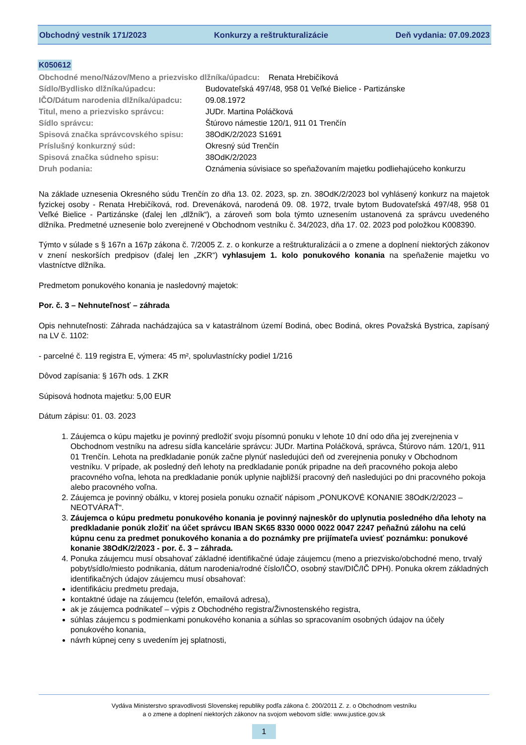Obchodný vestník 171/2023 Konkurzy a reštrukturalizácie Deň vydania: 07.09.2023
K050612
| Obchodné meno/Názov/Meno a priezvisko dlžníka/úpadcu: Renata Hrebičíková | |
| Sídlo/Bydlisko dlžníka/úpadcu: | Budovateľská 497/48, 958 01 Veľké Bielice - Partizánske |
| IČO/Dátum narodenia dlžníka/úpadcu: | 09.08.1972 |
| Titul, meno a priezvisko správcu: | JUDr. Martina Poláčková |
| Sídlo správcu: | Štúrovo námestie 120/1, 911 01 Trenčín |
| Spisová značka správcovského spisu: | 38OdK/2/2023 S1691 |
| Príslušný konkurzný súd: | Okresný súd Trenčín |
| Spisová značka súdneho spisu: | 38OdK/2/2023 |
| Druh podania: | Oznámenia súvisiace so speňažovaním majetku podliehajúceho konkurzu |
Na základe uznesenia Okresného súdu Trenčín zo dňa 13. 02. 2023, sp. zn. 38OdK/2/2023 bol vyhlásený konkurz na majetok fyzickej osoby - Renata Hrebičíková, rod. Drevenáková, narodená 09. 08. 1972, trvale bytom Budovateľská 497/48, 958 01 Veľké Bielice - Partizánske (ďalej len „dlžník“), a zároveň som bola týmto uznesením ustanovená za správcu uvedeného dlžníka. Predmetné uznesenie bolo zverejnené v Obchodnom vestníku č. 34/2023, dňa 17. 02. 2023 pod položkou K008390.
Týmto v súlade s § 167n a 167p zákona č. 7/2005 Z. z. o konkurze a reštrukturalizácii a o zmene a doplnení niektorých zákonov v znení neskorších predpisov (ďalej len „ZKR“) vyhlasujem 1. kolo ponukového konania na speňaženie majetku vo vlastníctve dlžníka.
Predmetom ponukového konania je nasledovný majetok:
Por. č. 3 – Nehnuteľnosť – záhrada
Opis nehnuteľnosti: Záhrada nachádzajúca sa v katastrálnom území Bodiná, obec Bodiná, okres Považská Bystrica, zapísaný na LV č. 1102:
- parcelné č. 119 registra E, výmera: 45 m², spoluvlastnícky podiel 1/216
Dôvod zapísania: § 167h ods. 1 ZKR
Súpisová hodnota majetku: 5,00 EUR
Dátum zápisu: 01. 03. 2023
1. Záujemca o kúpu majetku je povinný predložiť svoju písomnú ponuku v lehote 10 dní odo dňa jej zverejnenia v Obchodnom vestníku na adresu sídla kancelárie správcu: JUDr. Martina Poláčková, správca, Štúrovo nám. 120/1, 911 01 Trenčín. Lehota na predkladanie ponúk začne plynúť nasledujúci deň od zverejnenia ponuky v Obchodnom vestníku. V prípade, ak posledný deň lehoty na predkladanie ponúk pripadne na deň pracovného pokoja alebo pracovného voľna, lehota na predkladanie ponúk uplynie najbližší pracovný deň nasledujúci po dni pracovného pokoja alebo pracovného voľna.
2. Záujemca je povinný obálku, v ktorej posiela ponuku označiť nápisom „PONUKOVÉ KONANIE 38OdK/2/2023 – NEOTVÁRAŤ“.
3. Záujemca o kúpu predmetu ponukového konania je povinný najneskôr do uplynutia posledného dňa lehoty na predkladanie ponúk zložiť na účet správcu IBAN SK65 8330 0000 0022 0047 2247 peňažnú zálohu na celú kúpnu cenu za predmet ponukového konania a do poznámky pre prijímateľa uviesť poznámku: ponukové konanie 38OdK/2/2023 - por. č. 3 – záhrada.
4. Ponuka záujemcu musí obsahovať základné identifikačné údaje záujemcu (meno a priezvisko/obchodné meno, trvalý pobyt/sídlo/miesto podnikania, dátum narodenia/rodné číslo/IČO, osobný stav/DIČ/IČ DPH). Ponuka okrem základných identifikačných údajov záujemcu musí obsahovať:
identifikáciu predmetu predaja,
kontaktné údaje na záujemcu (telefón, emailová adresa),
ak je záujemca podnikateľ – výpis z Obchodného registra/Živnostenského registra,
súhlas záujemcu s podmienkami ponukového konania a súhlas so spracovaním osobných údajov na účely ponukového konania,
návrh kúpnej ceny s uvedením jej splatnosti,
Vydáva Ministerstvo spravodlivosti Slovenskej republiky podľa zákona č. 200/2011 Z. z. o Obchodnom vestníku
a o zmene a doplnení niektorých zákonov na svojom webovom sídle: www.justice.gov.sk
1